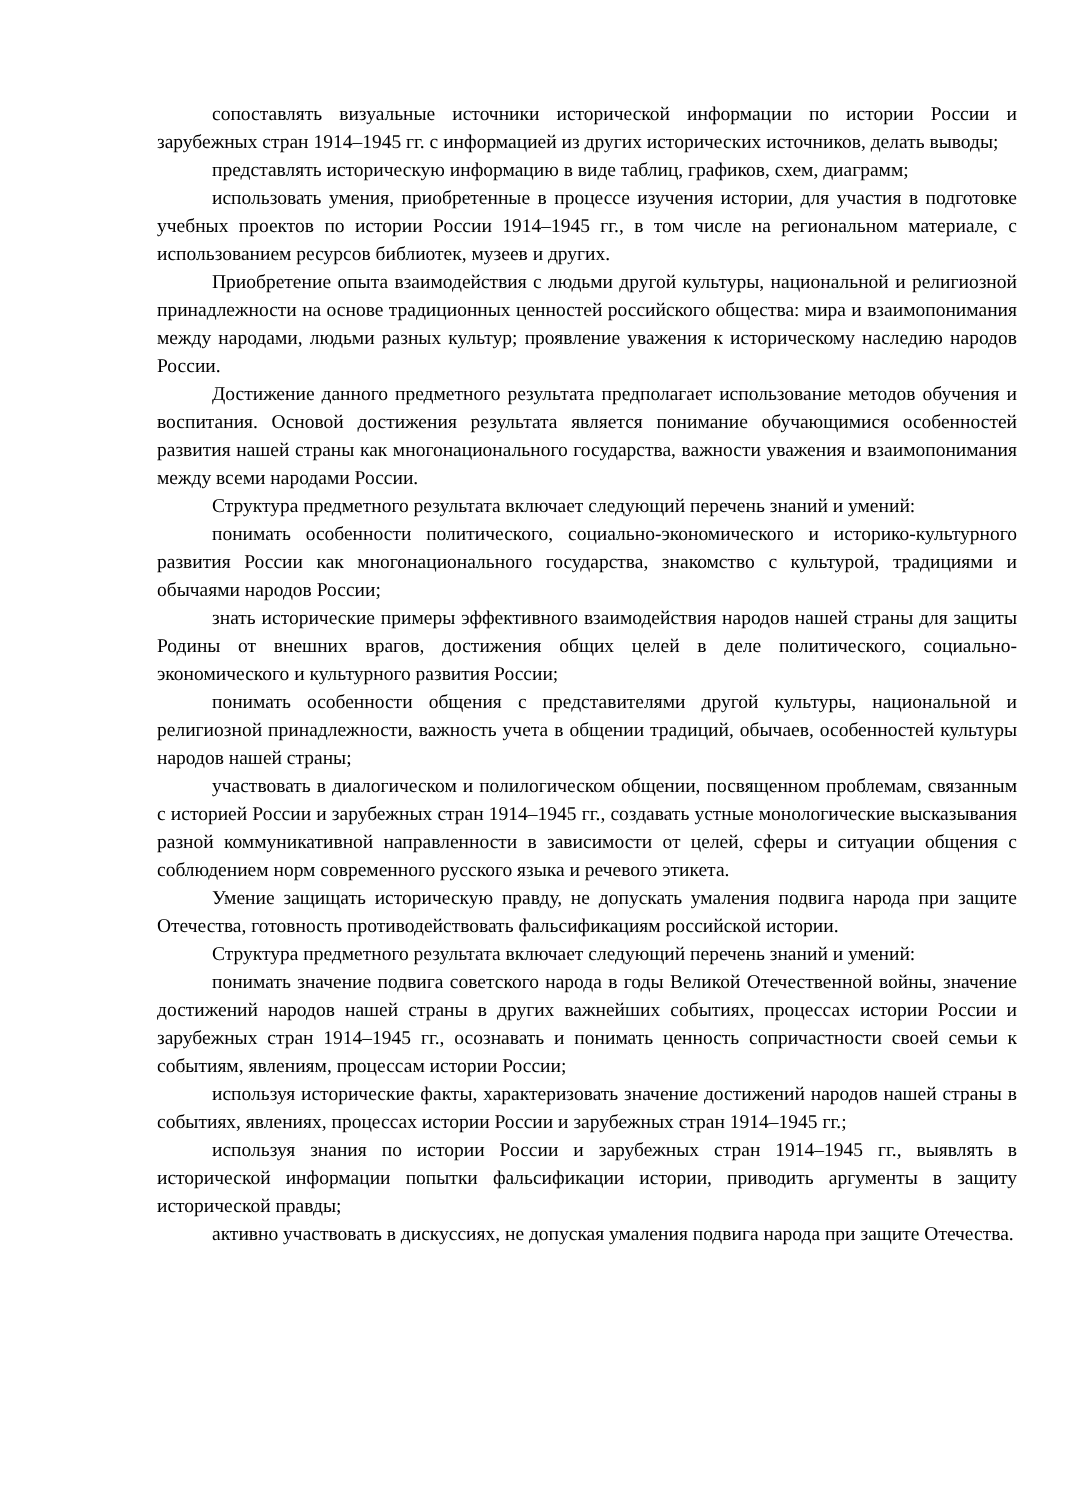сопоставлять визуальные источники исторической информации по истории России и зарубежных стран 1914–1945 гг. с информацией из других исторических источников, делать выводы;
представлять историческую информацию в виде таблиц, графиков, схем, диаграмм;
использовать умения, приобретенные в процессе изучения истории, для участия в подготовке учебных проектов по истории России 1914–1945 гг., в том числе на региональном материале, с использованием ресурсов библиотек, музеев и других.
Приобретение опыта взаимодействия с людьми другой культуры, национальной и религиозной принадлежности на основе традиционных ценностей российского общества: мира и взаимопонимания между народами, людьми разных культур; проявление уважения к историческому наследию народов России.
Достижение данного предметного результата предполагает использование методов обучения и воспитания. Основой достижения результата является понимание обучающимися особенностей развития нашей страны как многонационального государства, важности уважения и взаимопонимания между всеми народами России.
Структура предметного результата включает следующий перечень знаний и умений:
понимать особенности политического, социально-экономического и историко-культурного развития России как многонационального государства, знакомство с культурой, традициями и обычаями народов России;
знать исторические примеры эффективного взаимодействия народов нашей страны для защиты Родины от внешних врагов, достижения общих целей в деле политического, социально-экономического и культурного развития России;
понимать особенности общения с представителями другой культуры, национальной и религиозной принадлежности, важность учета в общении традиций, обычаев, особенностей культуры народов нашей страны;
участвовать в диалогическом и полилогическом общении, посвященном проблемам, связанным с историей России и зарубежных стран 1914–1945 гг., создавать устные монологические высказывания разной коммуникативной направленности в зависимости от целей, сферы и ситуации общения с соблюдением норм современного русского языка и речевого этикета.
Умение защищать историческую правду, не допускать умаления подвига народа при защите Отечества, готовность противодействовать фальсификациям российской истории.
Структура предметного результата включает следующий перечень знаний и умений:
понимать значение подвига советского народа в годы Великой Отечественной войны, значение достижений народов нашей страны в других важнейших событиях, процессах истории России и зарубежных стран 1914–1945 гг., осознавать и понимать ценность сопричастности своей семьи к событиям, явлениям, процессам истории России;
используя исторические факты, характеризовать значение достижений народов нашей страны в событиях, явлениях, процессах истории России и зарубежных стран 1914–1945 гг.;
используя знания по истории России и зарубежных стран 1914–1945 гг., выявлять в исторической информации попытки фальсификации истории, приводить аргументы в защиту исторической правды;
активно участвовать в дискуссиях, не допуская умаления подвига народа при защите Отечества.